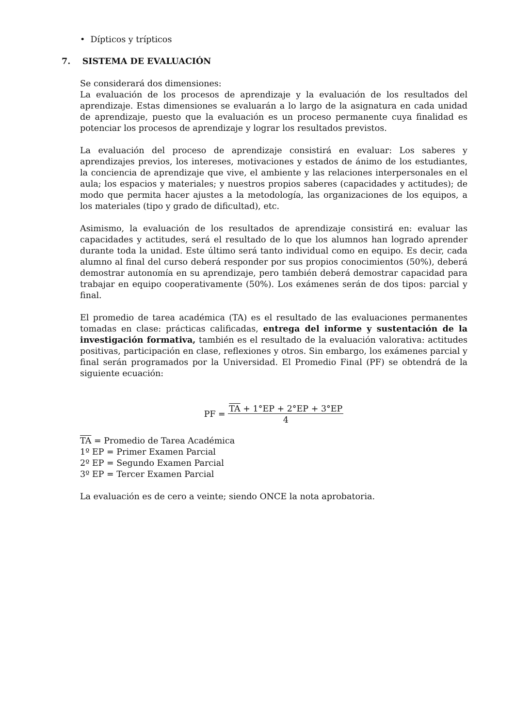• Dípticos y trípticos
7. SISTEMA DE EVALUACIÓN
Se considerará dos dimensiones:
La evaluación de los procesos de aprendizaje y la evaluación de los resultados del aprendizaje. Estas dimensiones se evaluarán a lo largo de la asignatura en cada unidad de aprendizaje, puesto que la evaluación es un proceso permanente cuya finalidad es potenciar los procesos de aprendizaje y lograr los resultados previstos.
La evaluación del proceso de aprendizaje consistirá en evaluar: Los saberes y aprendizajes previos, los intereses, motivaciones y estados de ánimo de los estudiantes, la conciencia de aprendizaje que vive, el ambiente y las relaciones interpersonales en el aula; los espacios y materiales; y nuestros propios saberes (capacidades y actitudes); de modo que permita hacer ajustes a la metodología, las organizaciones de los equipos, a los materiales (tipo y grado de dificultad), etc.
Asimismo, la evaluación de los resultados de aprendizaje consistirá en: evaluar las capacidades y actitudes, será el resultado de lo que los alumnos han logrado aprender durante toda la unidad. Este último será tanto individual como en equipo. Es decir, cada alumno al final del curso deberá responder por sus propios conocimientos (50%), deberá demostrar autonomía en su aprendizaje, pero también deberá demostrar capacidad para trabajar en equipo cooperativamente (50%). Los exámenes serán de dos tipos: parcial y final.
El promedio de tarea académica (TA) es el resultado de las evaluaciones permanentes tomadas en clase: prácticas calificadas, entrega del informe y sustentación de la investigación formativa, también es el resultado de la evaluación valorativa: actitudes positivas, participación en clase, reflexiones y otros. Sin embargo, los exámenes parcial y final serán programados por la Universidad. El Promedio Final (PF) se obtendrá de la siguiente ecuación:
PF = TA + 1°EP + 2°EP + 3°EP
4
TA = Promedio de Tarea Académica
1º EP = Primer Examen Parcial
2º EP = Segundo Examen Parcial
3º EP = Tercer Examen Parcial
La evaluación es de cero a veinte; siendo ONCE la nota aprobatoria.